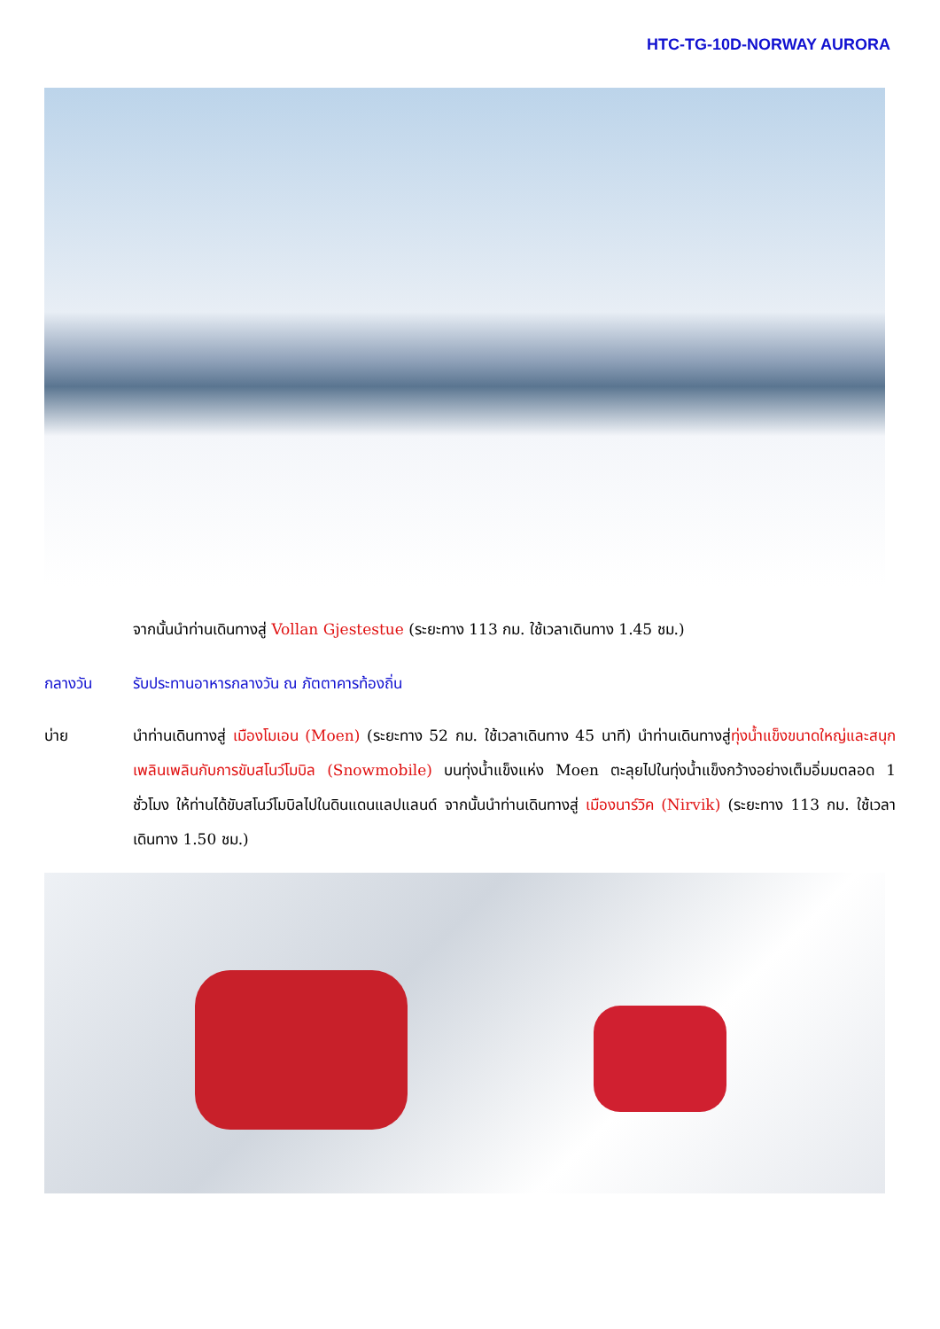HTC-TG-10D-NORWAY AURORA
จากนั้นนำท่านเดินทางสู่ Vollan Gjestestue (ระยะทาง 113 กม. ใช้เวลาเดินทาง 1.45 ชม.)
กลางวัน รับประทานอาหารกลางวัน ณ ภัตตาคารท้องถิ่น
บ่าย นำท่านเดินทางสู่ เมืองโมเอน (Moen) (ระยะทาง 52 กม. ใช้เวลาเดินทาง 45 นาที) นำท่านเดินทางสู่ทุ่งน้ำแข็งขนาดใหญ่และสนุกเพลินเพลินกับการขับสโนว์โมบิล (Snowmobile) บนทุ่งน้ำแข็งแห่ง Moen ตะลุยไปในทุ่งน้ำแข็งกว้างอย่างเต็มอิ่มมตลอด 1 ชั่วโมง ให้ท่านได้ขับสโนว์โมบิลไปในดินแดนแลปแลนด์ จากนั้นนำท่านเดินทางสู่ เมืองนาร์วิค (Nirvik) (ระยะทาง 113 กม. ใช้เวลาเดินทาง 1.50 ชม.)